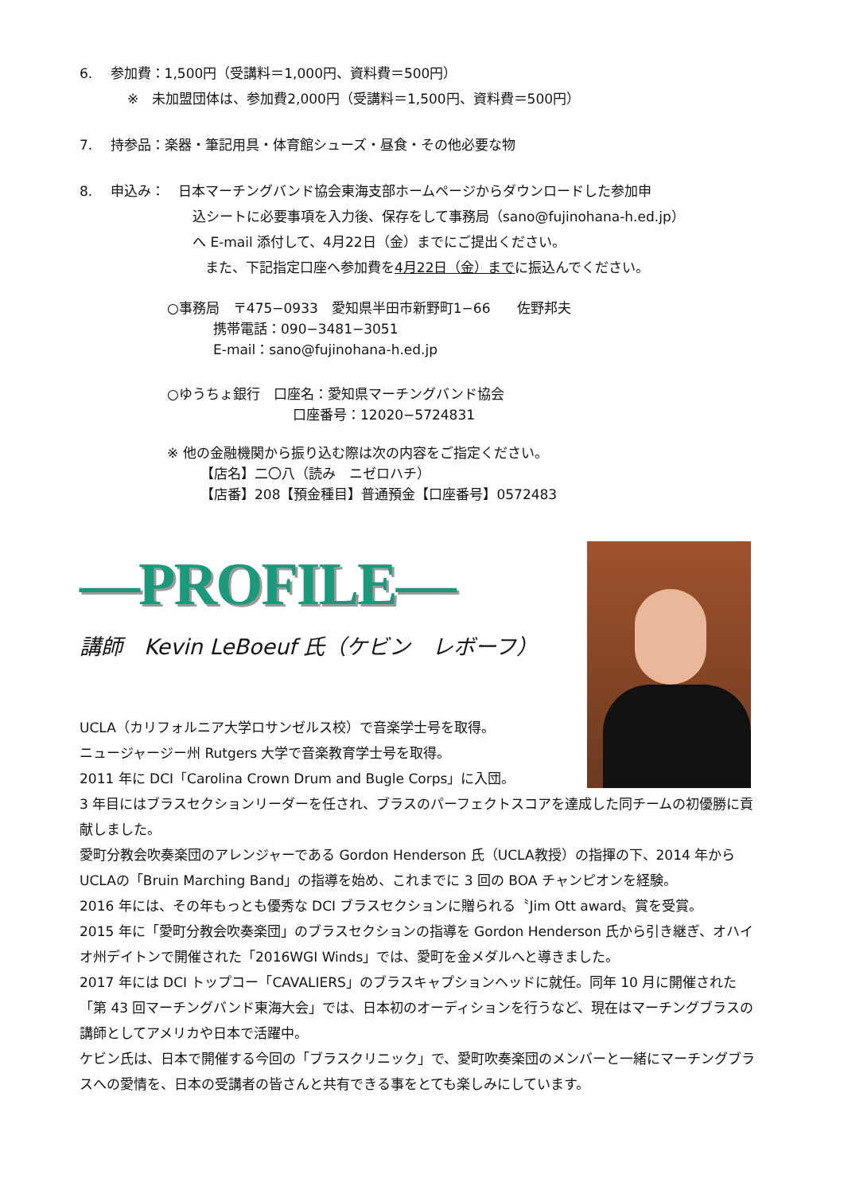6.　 参加費：1,500円（受講料＝1,000円、資料費＝500円）
※　未加盟団体は、参加費2,000円（受講料＝1,500円、資料費＝500円）
7.　 持参品：楽器・筆記用具・体育館シューズ・昼食・その他必要な物
8.　 申込み：　日本マーチングバンド協会東海支部ホームページからダウンロードした参加申
込シートに必要事項を入力後、保存をして事務局（sano@fujinohana-h.ed.jp）
へ E-mail 添付して、4月22日（金）までにご提出ください。
また、下記指定口座へ参加費を4月22日（金）までに振込んでください。
○事務局　〒475−0933　愛知県半田市新野町1−66　　佐野邦夫
携帯電話：090−3481−3051
E-mail：sano@fujinohana-h.ed.jp
○ゆうちょ銀行　口座名：愛知県マーチングバンド協会
口座番号：12020−5724831
※ 他の金融機関から振り込む際は次の内容をご指定ください。
【店名】二〇八（読み　ニゼロハチ）
【店番】208【預金種目】普通預金【口座番号】0572483
—PROFILE—
講師　Kevin LeBoeuf 氏（ケビン　レボーフ）
UCLA（カリフォルニア大学ロサンゼルス校）で音楽学士号を取得。
ニュージャージー州 Rutgers 大学で音楽教育学士号を取得。
2011 年に DCI「Carolina Crown Drum and Bugle Corps」に入団。
3 年目にはブラスセクションリーダーを任され、ブラスのパーフェクトスコアを達成した同チームの初優勝に貢献しました。
愛町分教会吹奏楽団のアレンジャーである Gordon Henderson 氏（UCLA教授）の指揮の下、2014 年からUCLAの「Bruin Marching Band」の指導を始め、これまでに 3 回の BOA チャンピオンを経験。
2016 年には、その年もっとも優秀な DCI ブラスセクションに贈られる〝Jim Ott award〟賞を受賞。
2015 年に「愛町分教会吹奏楽団」のブラスセクションの指導を Gordon Henderson 氏から引き継ぎ、オハイオ州デイトンで開催された「2016WGI Winds」では、愛町を金メダルへと導きました。
2017 年には DCI トップコー「CAVALIERS」のブラスキャプションヘッドに就任。同年 10 月に開催された「第 43 回マーチングバンド東海大会」では、日本初のオーディションを行うなど、現在はマーチングブラスの講師としてアメリカや日本で活躍中。
ケビン氏は、日本で開催する今回の「ブラスクリニック」で、愛町吹奏楽団のメンバーと一緒にマーチングブラスへの愛情を、日本の受講者の皆さんと共有できる事をとても楽しみにしています。